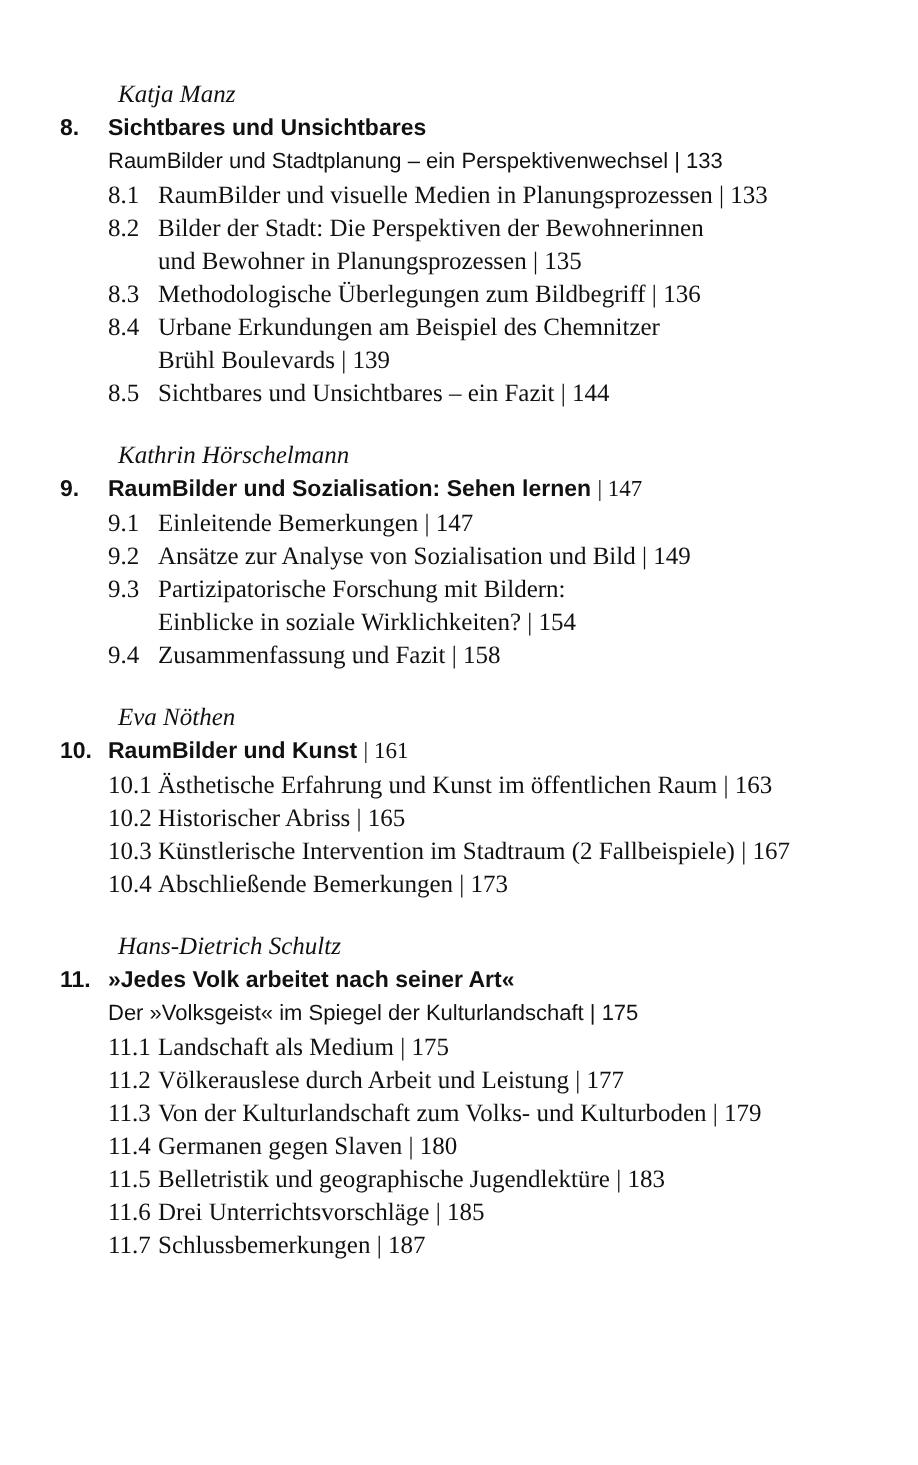Katja Manz
8. Sichtbares und Unsichtbares
RaumBilder und Stadtplanung – ein Perspektivenwechsel | 133
8.1 RaumBilder und visuelle Medien in Planungsprozessen | 133
8.2 Bilder der Stadt: Die Perspektiven der Bewohnerinnen
und Bewohner in Planungsprozessen | 135
8.3 Methodologische Überlegungen zum Bildbegriff | 136
8.4 Urbane Erkundungen am Beispiel des Chemnitzer
Brühl Boulevards | 139
8.5 Sichtbares und Unsichtbares – ein Fazit | 144
Kathrin Hörschelmann
9. RaumBilder und Sozialisation: Sehen lernen | 147
9.1 Einleitende Bemerkungen | 147
9.2 Ansätze zur Analyse von Sozialisation und Bild | 149
9.3 Partizipatorische Forschung mit Bildern:
Einblicke in soziale Wirklichkeiten? | 154
9.4 Zusammenfassung und Fazit | 158
Eva Nöthen
10. RaumBilder und Kunst | 161
10.1 Ästhetische Erfahrung und Kunst im öffentlichen Raum | 163
10.2 Historischer Abriss | 165
10.3 Künstlerische Intervention im Stadtraum (2 Fallbeispiele) | 167
10.4 Abschließende Bemerkungen | 173
Hans-Dietrich Schultz
11. »Jedes Volk arbeitet nach seiner Art«
Der »Volksgeist« im Spiegel der Kulturlandschaft | 175
11.1 Landschaft als Medium | 175
11.2 Völkerauslese durch Arbeit und Leistung | 177
11.3 Von der Kulturlandschaft zum Volks- und Kulturboden | 179
11.4 Germanen gegen Slaven | 180
11.5 Belletristik und geographische Jugendlektüre | 183
11.6 Drei Unterrichtsvorschläge | 185
11.7 Schlussbemerkungen | 187